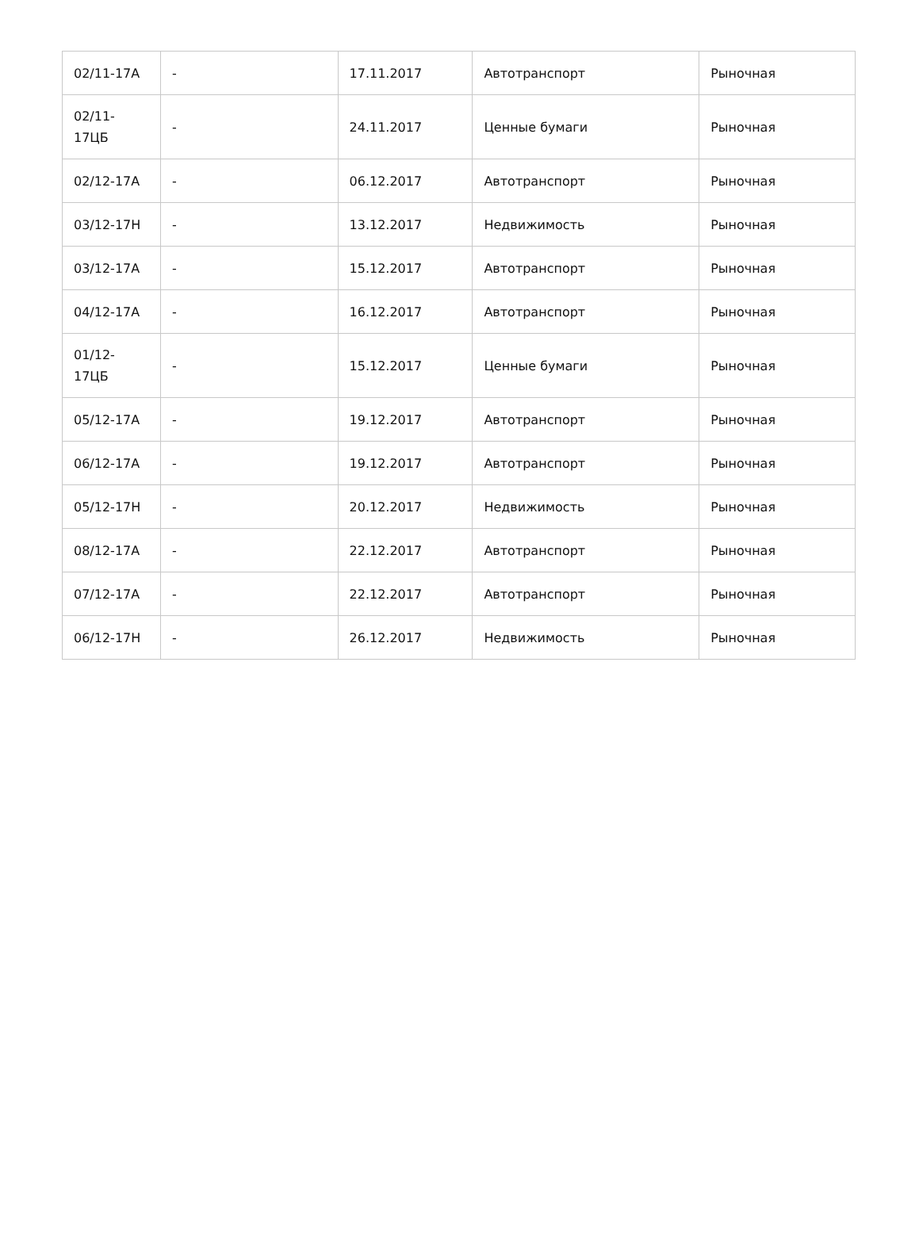| 02/11-17А | - | 17.11.2017 | Автотранспорт | Рыночная |
| 02/11- 17ЦБ | - | 24.11.2017 | Ценные бумаги | Рыночная |
| 02/12-17А | - | 06.12.2017 | Автотранспорт | Рыночная |
| 03/12-17Н | - | 13.12.2017 | Недвижимость | Рыночная |
| 03/12-17А | - | 15.12.2017 | Автотранспорт | Рыночная |
| 04/12-17А | - | 16.12.2017 | Автотранспорт | Рыночная |
| 01/12- 17ЦБ | - | 15.12.2017 | Ценные бумаги | Рыночная |
| 05/12-17А | - | 19.12.2017 | Автотранспорт | Рыночная |
| 06/12-17А | - | 19.12.2017 | Автотранспорт | Рыночная |
| 05/12-17Н | - | 20.12.2017 | Недвижимость | Рыночная |
| 08/12-17А | - | 22.12.2017 | Автотранспорт | Рыночная |
| 07/12-17А | - | 22.12.2017 | Автотранспорт | Рыночная |
| 06/12-17Н | - | 26.12.2017 | Недвижимость | Рыночная |